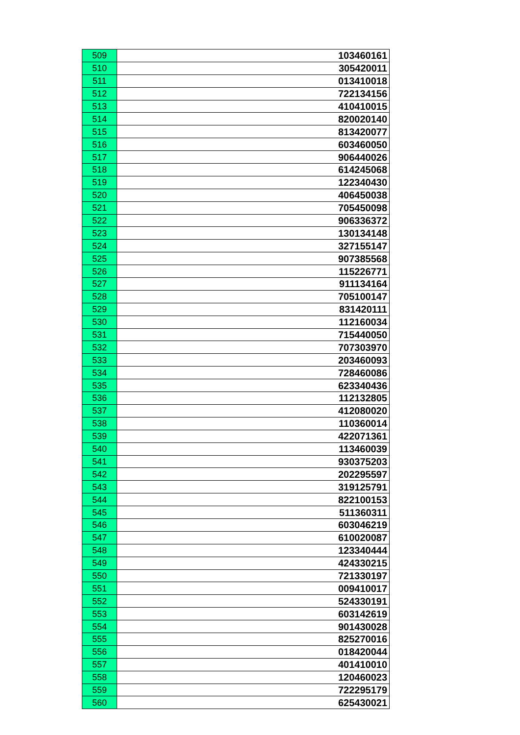| 509 | 103460161 |
| 510 | 305420011 |
| 511 | 013410018 |
| 512 | 722134156 |
| 513 | 410410015 |
| 514 | 820020140 |
| 515 | 813420077 |
| 516 | 603460050 |
| 517 | 906440026 |
| 518 | 614245068 |
| 519 | 122340430 |
| 520 | 406450038 |
| 521 | 705450098 |
| 522 | 906336372 |
| 523 | 130134148 |
| 524 | 327155147 |
| 525 | 907385568 |
| 526 | 115226771 |
| 527 | 911134164 |
| 528 | 705100147 |
| 529 | 831420111 |
| 530 | 112160034 |
| 531 | 715440050 |
| 532 | 707303970 |
| 533 | 203460093 |
| 534 | 728460086 |
| 535 | 623340436 |
| 536 | 112132805 |
| 537 | 412080020 |
| 538 | 110360014 |
| 539 | 422071361 |
| 540 | 113460039 |
| 541 | 930375203 |
| 542 | 202295597 |
| 543 | 319125791 |
| 544 | 822100153 |
| 545 | 511360311 |
| 546 | 603046219 |
| 547 | 610020087 |
| 548 | 123340444 |
| 549 | 424330215 |
| 550 | 721330197 |
| 551 | 009410017 |
| 552 | 524330191 |
| 553 | 603142619 |
| 554 | 901430028 |
| 555 | 825270016 |
| 556 | 018420044 |
| 557 | 401410010 |
| 558 | 120460023 |
| 559 | 722295179 |
| 560 | 625430021 |